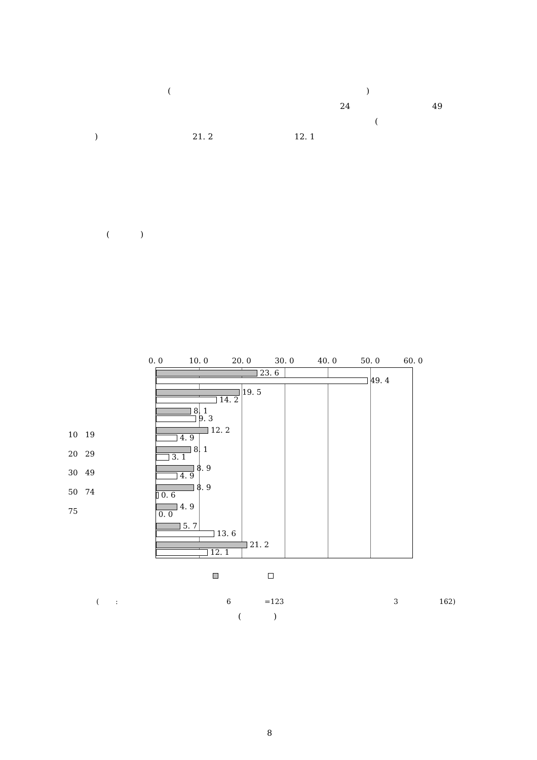()
24 49
(
) 21. 2 12. 1
()
0. 0 10. 0 20. 0 30. 0 40. 0 50. 0 60. 0
23. 6
49. 4
19. 5
14. 2
8. 1
9. 3
10 19
12. 2
4. 9
20 29
8. 1
3. 1
30 49
8. 9
4. 9
50 74
8. 9
0. 6
75
4. 9
0. 0
5. 7
13. 6
21. 2
12. 1
(: 6 =123 3 162)
()
8